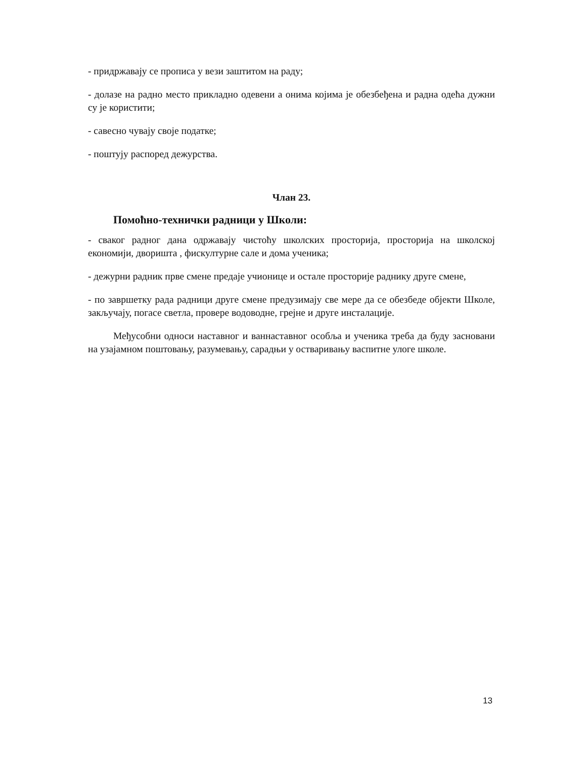- придржавају се прописа у вези заштитом на раду;
- долазе на радно место прикладно одевени а онима којима је обезбеђена и радна одећа дужни су је користити;
- савесно чувају своје податке;
- поштују распоред дежурства.
Члан 23.
Помоћно-технички радници у Школи:
- сваког радног дана одржавају чистоћу школских просторија, просторија на школској економији, дворишта , фискултурне сале и дома ученика;
- дежурни радник прве смене предаје учионице и остале просторије раднику друге смене,
- по завршетку рада радници друге смене предузимају све мере да се обезбеде објекти Школе, закључају, погасе светла, провере водоводне, грејне и друге инсталације.
Међусобни односи наставног и ваннаставног особља и ученика треба да буду засновани на узајамном поштовању, разумевању, сарадњи у остваривању васпитне улоге школе.
13